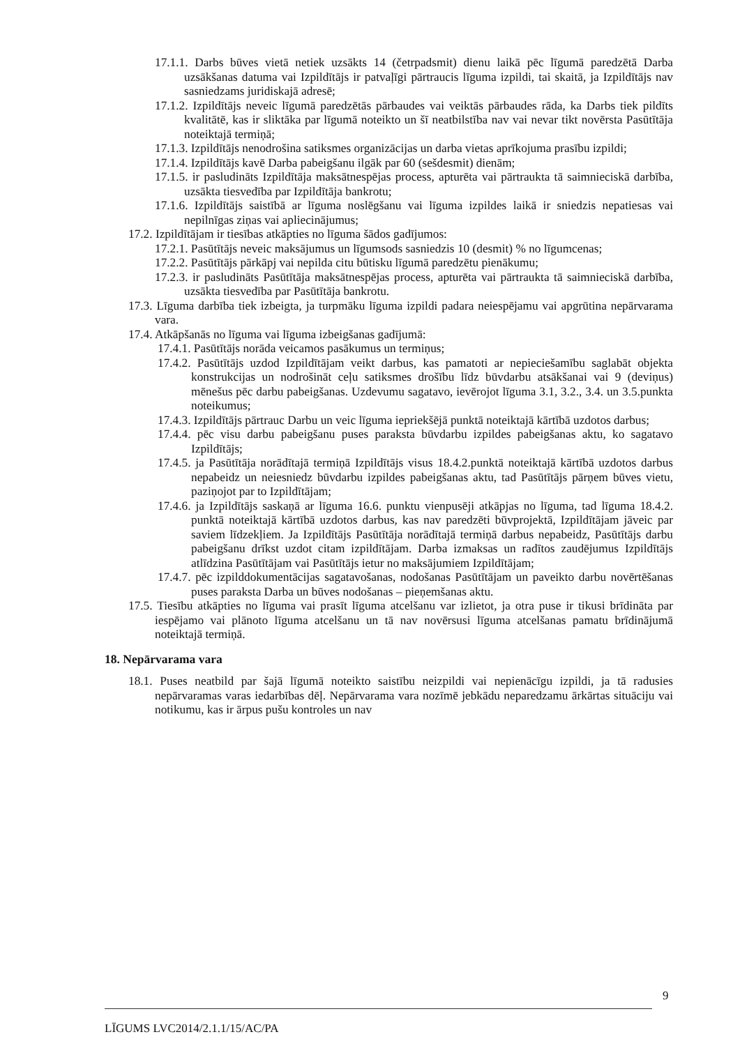17.1.1. Darbs būves vietā netiek uzsākts 14 (četrpadsmit) dienu laikā pēc līgumā paredzētā Darba uzsākšanas datuma vai Izpildītājs ir patvaļīgi pārtraucis līguma izpildi, tai skaitā, ja Izpildītājs nav sasniedzams juridiskajā adresē;
17.1.2. Izpildītājs neveic līgumā paredzētās pārbaudes vai veiktās pārbaudes rāda, ka Darbs tiek pildīts kvalitātē, kas ir sliktāka par līgumā noteikto un šī neatbilstība nav vai nevar tikt novērsta Pasūtītāja noteiktajā termiņā;
17.1.3. Izpildītājs nenodrošina satiksmes organizācijas un darba vietas aprīkojuma prasību izpildi;
17.1.4. Izpildītājs kavē Darba pabeigšanu ilgāk par 60 (sešdesmit) dienām;
17.1.5. ir pasludināts Izpildītāja maksātnespējas process, apturēta vai pārtraukta tā saimnieciskā darbība, uzsākta tiesvedība par Izpildītāja bankrotu;
17.1.6. Izpildītājs saistībā ar līguma noslēgšanu vai līguma izpildes laikā ir sniedzis nepatiesas vai nepilnīgas ziņas vai apliecinājumus;
17.2. Izpildītājam ir tiesības atkāpties no līguma šādos gadījumos:
17.2.1. Pasūtītājs neveic maksājumus un līgumsods sasniedzis 10 (desmit) % no līgumcenas;
17.2.2. Pasūtītājs pārkāpj vai nepilda citu būtisku līgumā paredzētu pienākumu;
17.2.3. ir pasludināts Pasūtītāja maksātnespējas process, apturēta vai pārtraukta tā saimnieciskā darbība, uzsākta tiesvedība par Pasūtītāja bankrotu.
17.3. Līguma darbība tiek izbeigta, ja turpmāku līguma izpildi padara neiespējamu vai apgrūtina nepārvarama vara.
17.4. Atkāpšanās no līguma vai līguma izbeigšanas gadījumā:
17.4.1. Pasūtītājs norāda veicamos pasākumus un termiņus;
17.4.2. Pasūtītājs uzdod Izpildītājam veikt darbus, kas pamatoti ar nepieciešamību saglabāt objekta konstrukcijas un nodrošināt ceļu satiksmes drošību līdz būvdarbu atsākšanai vai 9 (deviņus) mēnešus pēc darbu pabeigšanas. Uzdevumu sagatavo, ievērojot līguma 3.1, 3.2., 3.4. un 3.5.punkta noteikumus;
17.4.3. Izpildītājs pārtrauc Darbu un veic līguma iepriekšējā punktā noteiktajā kārtībā uzdotos darbus;
17.4.4. pēc visu darbu pabeigšanu puses paraksta būvdarbu izpildes pabeigšanas aktu, ko sagatavo Izpildītājs;
17.4.5. ja Pasūtītāja norādītajā termiņā Izpildītājs visus 18.4.2.punktā noteiktajā kārtībā uzdotos darbus nepabeidz un neiesniedz būvdarbu izpildes pabeigšanas aktu, tad Pasūtītājs pārņem būves vietu, paziņojot par to Izpildītājam;
17.4.6. ja Izpildītājs saskaņā ar līguma 16.6. punktu vienpusēji atkāpjas no līguma, tad līguma 18.4.2. punktā noteiktajā kārtībā uzdotos darbus, kas nav paredzēti būvprojektā, Izpildītājam jāveic par saviem līdzekļiem. Ja Izpildītājs Pasūtītāja norādītajā termiņā darbus nepabeidz, Pasūtītājs darbu pabeigšanu drīkst uzdot citam izpildītājam. Darba izmaksas un radītos zaudējumus Izpildītājs atlīdzina Pasūtītājam vai Pasūtītājs ietur no maksājumiem Izpildītājam;
17.4.7. pēc izpilddokumentācijas sagatavošanas, nodošanas Pasūtītājam un paveikto darbu novērtēšanas puses paraksta Darba un būves nodošanas – pieņemšanas aktu.
17.5. Tiesību atkāpties no līguma vai prasīt līguma atcelšanu var izlietot, ja otra puse ir tikusi brīdināta par iespējamo vai plānoto līguma atcelšanu un tā nav novērsusi līguma atcelšanas pamatu brīdinājumā noteiktajā termiņā.
18. Nepārvarama vara
18.1. Puses neatbild par šajā līgumā noteikto saistību neizpildi vai nepienācīgu izpildi, ja tā radusies nepārvaramas varas iedarbības dēļ. Nepārvarama vara nozīmē jebkādu neparedzamu ārkārtas situāciju vai notikumu, kas ir ārpus pušu kontroles un nav
9
LĪGUMS LVC2014/2.1.1/15/AC/PA